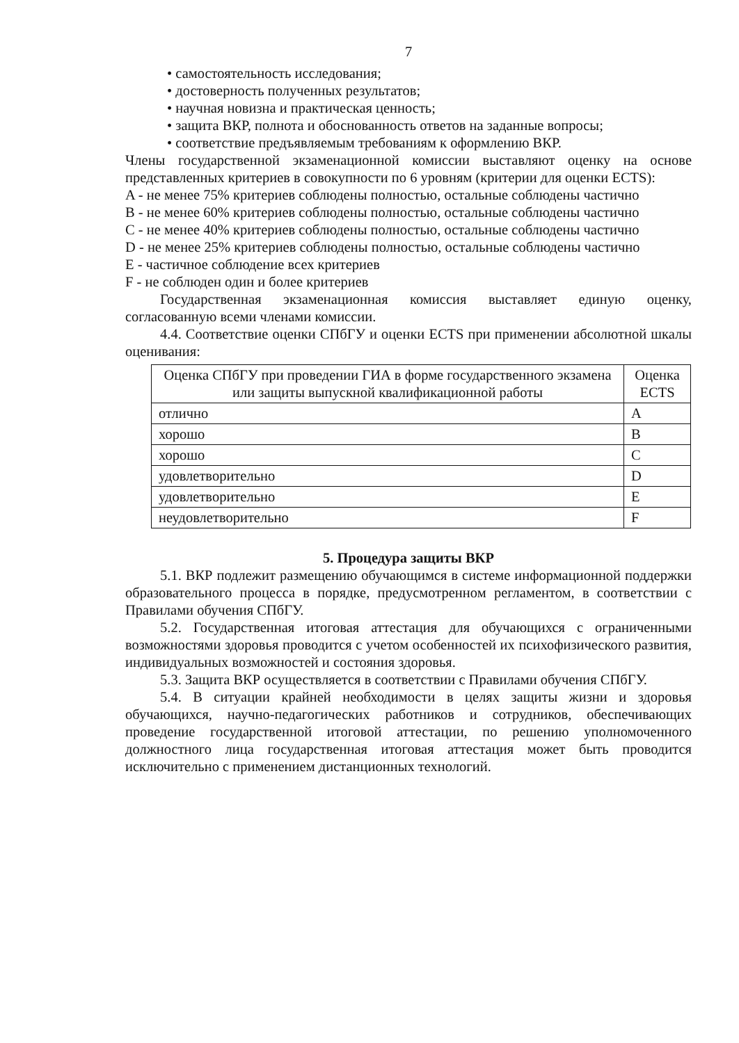7
• самостоятельность исследования;
• достоверность полученных результатов;
• научная новизна и практическая ценность;
• защита ВКР, полнота и обоснованность ответов на заданные вопросы;
• соответствие предъявляемым требованиям к оформлению ВКР.
Члены государственной экзаменационной комиссии выставляют оценку на основе представленных критериев в совокупности по 6 уровням (критерии для оценки ECTS):
A - не менее 75% критериев соблюдены полностью, остальные соблюдены частично
B - не менее 60% критериев соблюдены полностью, остальные соблюдены частично
C - не менее 40% критериев соблюдены полностью, остальные соблюдены частично
D - не менее 25% критериев соблюдены полностью, остальные соблюдены частично
E - частичное соблюдение всех критериев
F - не соблюден один и более критериев
Государственная экзаменационная комиссия выставляет единую оценку, согласованную всеми членами комиссии.
4.4. Соответствие оценки СПбГУ и оценки ECTS при применении абсолютной шкалы оценивания:
| Оценка СПбГУ при проведении ГИА в форме государственного экзамена или защиты выпускной квалификационной работы | Оценка ECTS |
| --- | --- |
| отлично | A |
| хорошо | B |
| хорошо | C |
| удовлетворительно | D |
| удовлетворительно | E |
| неудовлетворительно | F |
5. Процедура защиты ВКР
5.1. ВКР подлежит размещению обучающимся в системе информационной поддержки образовательного процесса в порядке, предусмотренном регламентом, в соответствии с Правилами обучения СПбГУ.
5.2. Государственная итоговая аттестация для обучающихся с ограниченными возможностями здоровья проводится с учетом особенностей их психофизического развития, индивидуальных возможностей и состояния здоровья.
5.3. Защита ВКР осуществляется в соответствии с Правилами обучения СПбГУ.
5.4. В ситуации крайней необходимости в целях защиты жизни и здоровья обучающихся, научно-педагогических работников и сотрудников, обеспечивающих проведение государственной итоговой аттестации, по решению уполномоченного должностного лица государственная итоговая аттестация может быть проводится исключительно с применением дистанционных технологий.